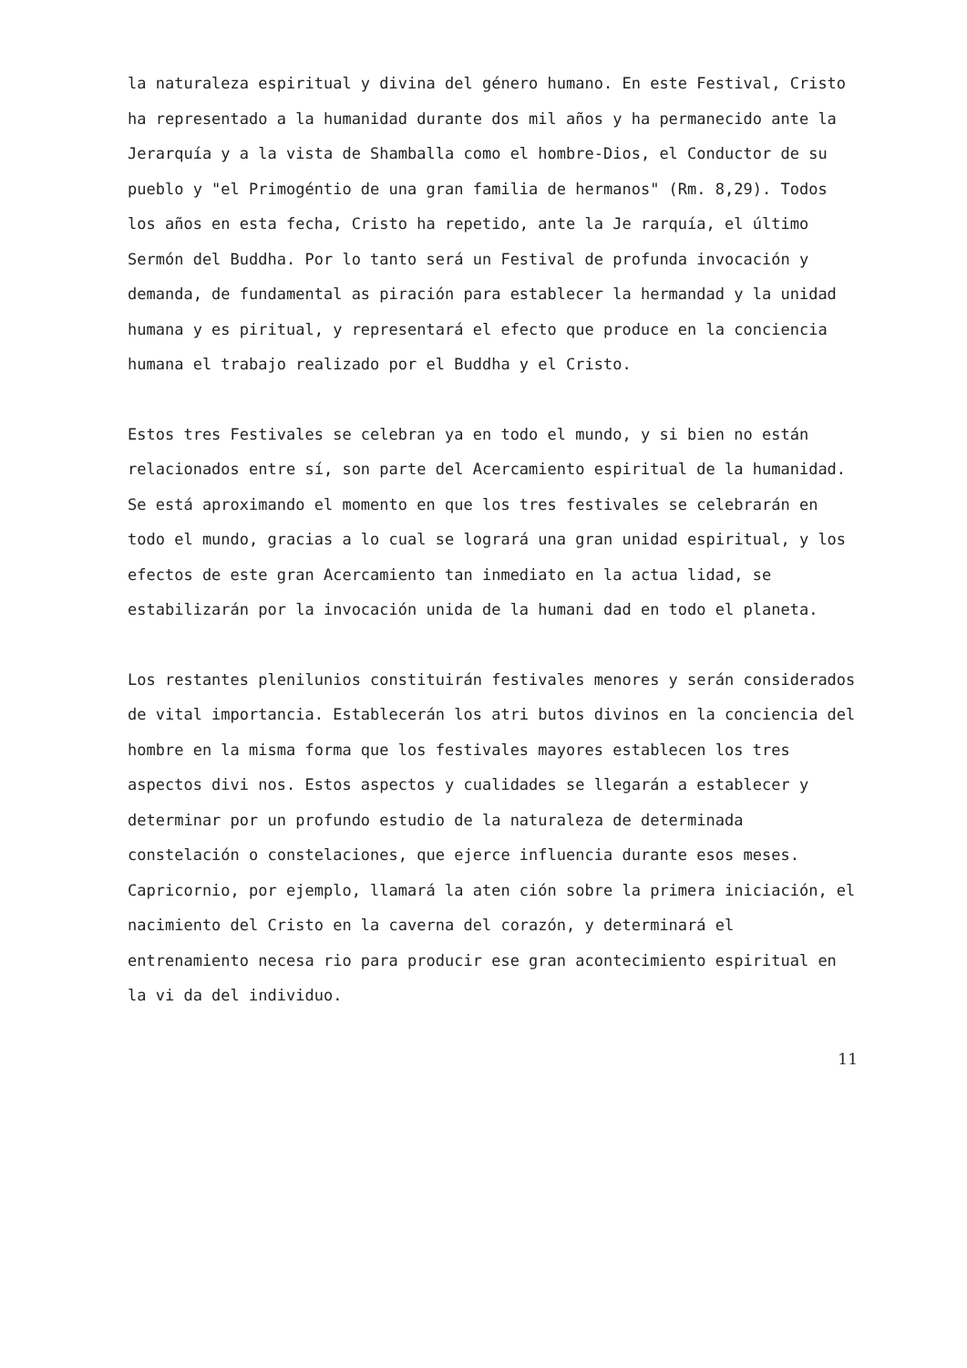la naturaleza espiritual y divina del género humano. En este Festival, Cristo ha representado a la humanidad durante dos mil años y ha permanecido ante la Jerarquía y a la vista de Shamballa como el hombre-Dios, el Conductor de su pueblo y "el Primogéntio de una gran familia de hermanos" (Rm. 8,29). Todos los años en esta fecha, Cristo ha repetido, ante la Je rarquía, el último Sermón del Buddha. Por lo tanto será un Festival de profunda invocación y demanda, de fundamental as piración para establecer la hermandad y la unidad humana y es piritual, y representará el efecto que produce en la conciencia humana el trabajo realizado por el Buddha y el Cristo.
Estos tres Festivales se celebran ya en todo el mundo, y si bien no están relacionados entre sí, son parte del Acercamiento espiritual de la humanidad. Se está aproximando el momento en que los tres festivales se celebrarán en todo el mundo, gracias a lo cual se logrará una gran unidad espiritual, y los efectos de este gran Acercamiento tan inmediato en la actua lidad, se estabilizarán por la invocación unida de la humani dad en todo el planeta.
Los restantes plenilunios constituirán festivales menores y serán considerados de vital importancia. Establecerán los atri butos divinos en la conciencia del hombre en la misma forma que los festivales mayores establecen los tres aspectos divi nos. Estos aspectos y cualidades se llegarán a establecer y determinar por un profundo estudio de la naturaleza de determinada constelación o constelaciones, que ejerce influencia durante esos meses. Capricornio, por ejemplo, llamará la aten ción sobre la primera iniciación, el nacimiento del Cristo en la caverna del corazón, y determinará el entrenamiento necesa rio para producir ese gran acontecimiento espiritual en la vi da del individuo.
11